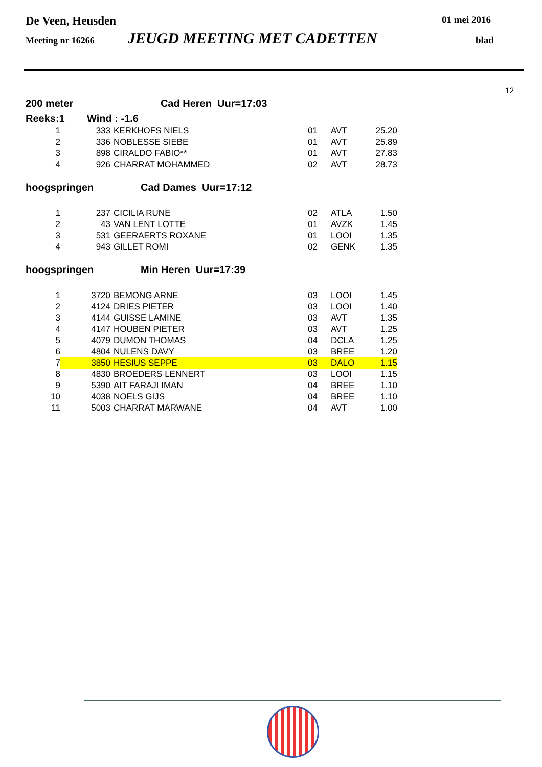De Veen, Heusden 01 mei 2016
Meeting nr 16266 JEUGD MEETING MET CADETTEN blad
12
200 meter Cad Heren Uur=17:03
Reeks:1 Wind : -1.6
| 1 | 333 | KERKHOFS NIELS | 01 | AVT | 25.20 |
| 2 | 336 | NOBLESSE SIEBE | 01 | AVT | 25.89 |
| 3 | 898 | CIRALDO FABIO** | 01 | AVT | 27.83 |
| 4 | 926 | CHARRAT MOHAMMED | 02 | AVT | 28.73 |
hoogspringen Cad Dames Uur=17:12
| 1 | 237 | CICILIA RUNE | 02 | ATLA | 1.50 |
| 2 | 43 | VAN LENT LOTTE | 01 | AVZK | 1.45 |
| 3 | 531 | GEERAERTS ROXANE | 01 | LOOI | 1.35 |
| 4 | 943 | GILLET ROMI | 02 | GENK | 1.35 |
hoogspringen Min Heren Uur=17:39
| 1 | 3720 | BEMONG ARNE | 03 | LOOI | 1.45 |
| 2 | 4124 | DRIES PIETER | 03 | LOOI | 1.40 |
| 3 | 4144 | GUISSE LAMINE | 03 | AVT | 1.35 |
| 4 | 4147 | HOUBEN PIETER | 03 | AVT | 1.25 |
| 5 | 4079 | DUMON THOMAS | 04 | DCLA | 1.25 |
| 6 | 4804 | NULENS DAVY | 03 | BREE | 1.20 |
| 7 | 3850 | HESIUS SEPPE | 03 | DALO | 1.15 |
| 8 | 4830 | BROEDERS LENNERT | 03 | LOOI | 1.15 |
| 9 | 5390 | AIT FARAJI IMAN | 04 | BREE | 1.10 |
| 10 | 4038 | NOELS GIJS | 04 | BREE | 1.10 |
| 11 | 5003 | CHARRAT MARWANE | 04 | AVT | 1.00 |